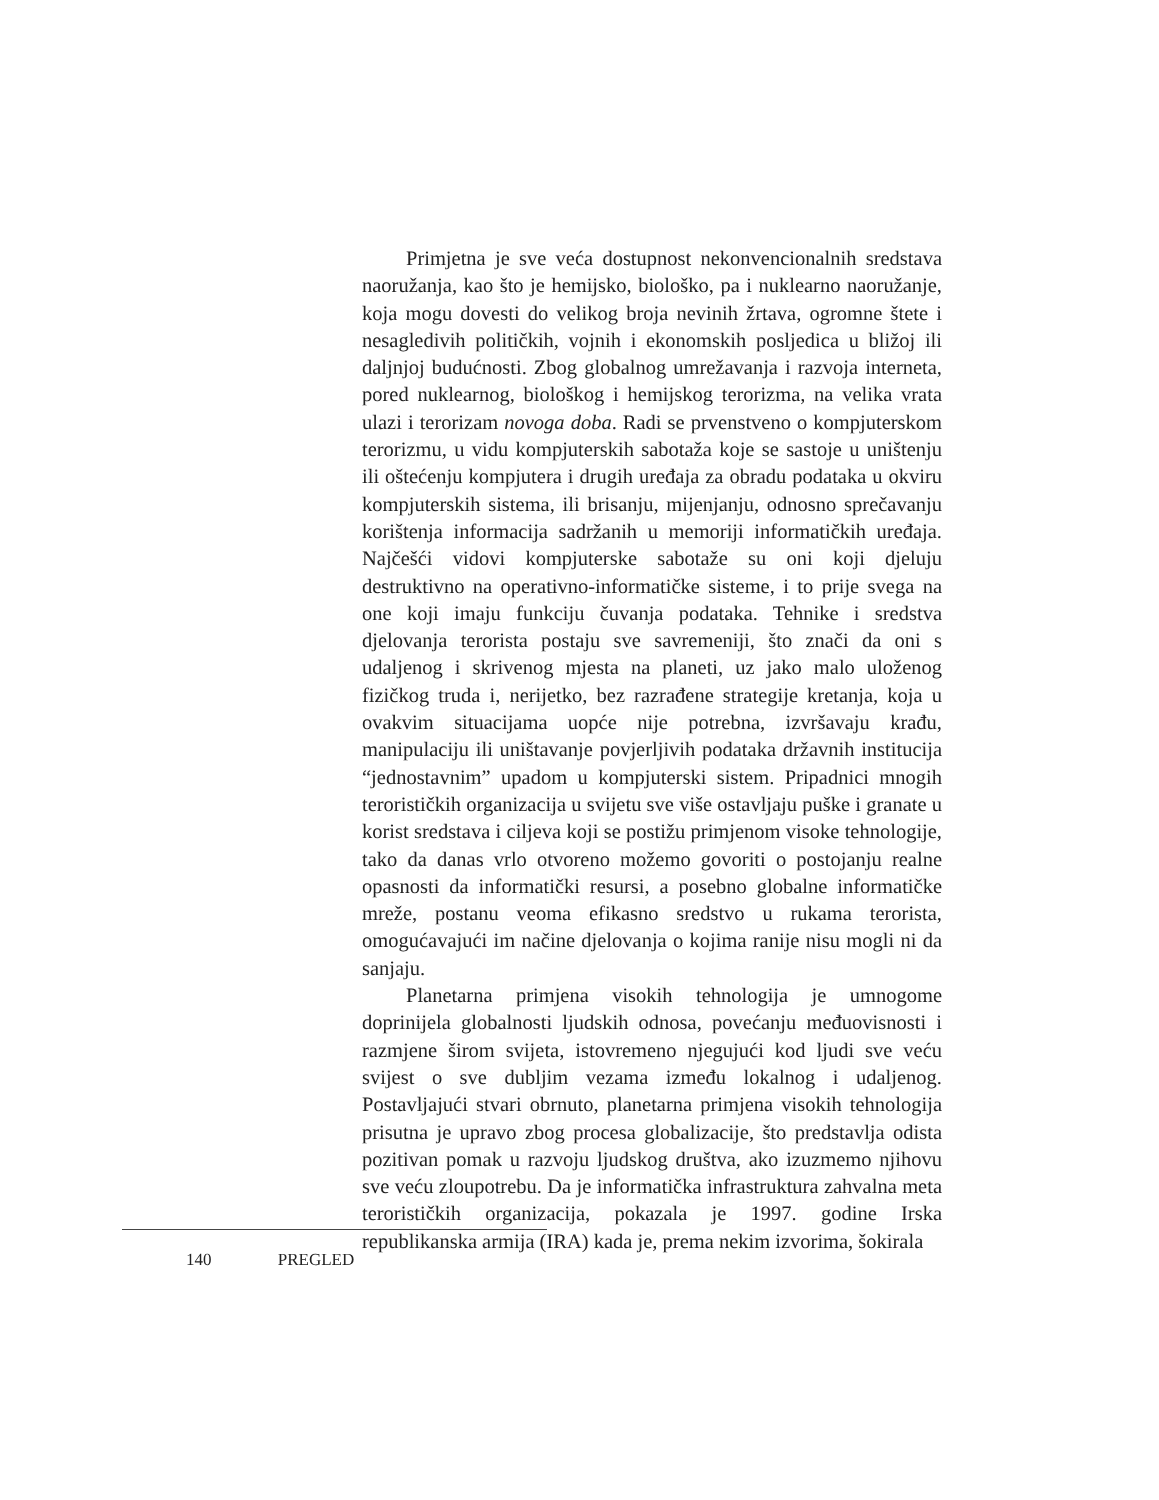Primjetna je sve veća dostupnost nekonvencionalnih sredstava naoružanja, kao što je hemijsko, biološko, pa i nuklearno naoružanje, koja mogu dovesti do velikog broja nevinih žrtava, ogromne štete i nesagledivih političkih, vojnih i ekonomskih posljedica u bližoj ili daljnjoj budućnosti. Zbog globalnog umrežavanja i razvoja interneta, pored nuklearnog, biološkog i hemijskog terorizma, na velika vrata ulazi i terorizam novoga doba. Radi se prvenstveno o kompjuterskom terorizmu, u vidu kompjuterskih sabotaža koje se sastoje u uništenju ili oštećenju kompjutera i drugih uređaja za obradu podataka u okviru kompjuterskih sistema, ili brisanju, mijenjanju, odnosno sprečavanju korištenja informacija sadržanih u memoriji informatičkih uređaja. Najčešći vidovi kompjuterske sabotaže su oni koji djeluju destruktivno na operativno-informatičke sisteme, i to prije svega na one koji imaju funkciju čuvanja podataka. Tehnike i sredstva djelovanja terorista postaju sve savremeniji, što znači da oni s udaljenog i skrivenog mjesta na planeti, uz jako malo uloženog fizičkog truda i, nerijetko, bez razrađene strategije kretanja, koja u ovakvim situacijama uopće nije potrebna, izvršavaju krađu, manipulaciju ili uništavanje povjerljivih podataka državnih institucija “jednostavnim” upadom u kompjuterski sistem. Pripadnici mnogih terorističkih organizacija u svijetu sve više ostavljaju puške i granate u korist sredstava i ciljeva koji se postižu primjenom visoke tehnologije, tako da danas vrlo otvoreno možemo govoriti o postojanju realne opasnosti da informatički resursi, a posebno globalne informatičke mreže, postanu veoma efikasno sredstvo u rukama terorista, omogućavajući im načine djelovanja o kojima ranije nisu mogli ni da sanjaju.
Planetarna primjena visokih tehnologija je umnogome doprinijela globalnosti ljudskih odnosa, povećanju međuovisnosti i razmjene širom svijeta, istovremeno njegujući kod ljudi sve veću svijest o sve dubljim vezama između lokalnog i udaljenog. Postavljajući stvari obrnuto, planetarna primjena visokih tehnologija prisutna je upravo zbog procesa globalizacije, što predstavlja odista pozitivan pomak u razvoju ljudskog društva, ako izuzmemo njihovu sve veću zloupotrebu. Da je informatička infrastruktura zahvalna meta terorističkih organizacija, pokazala je 1997. godine Irska republikanska armija (IRA) kada je, prema nekim izvorima, šokirala
140 PREGLED